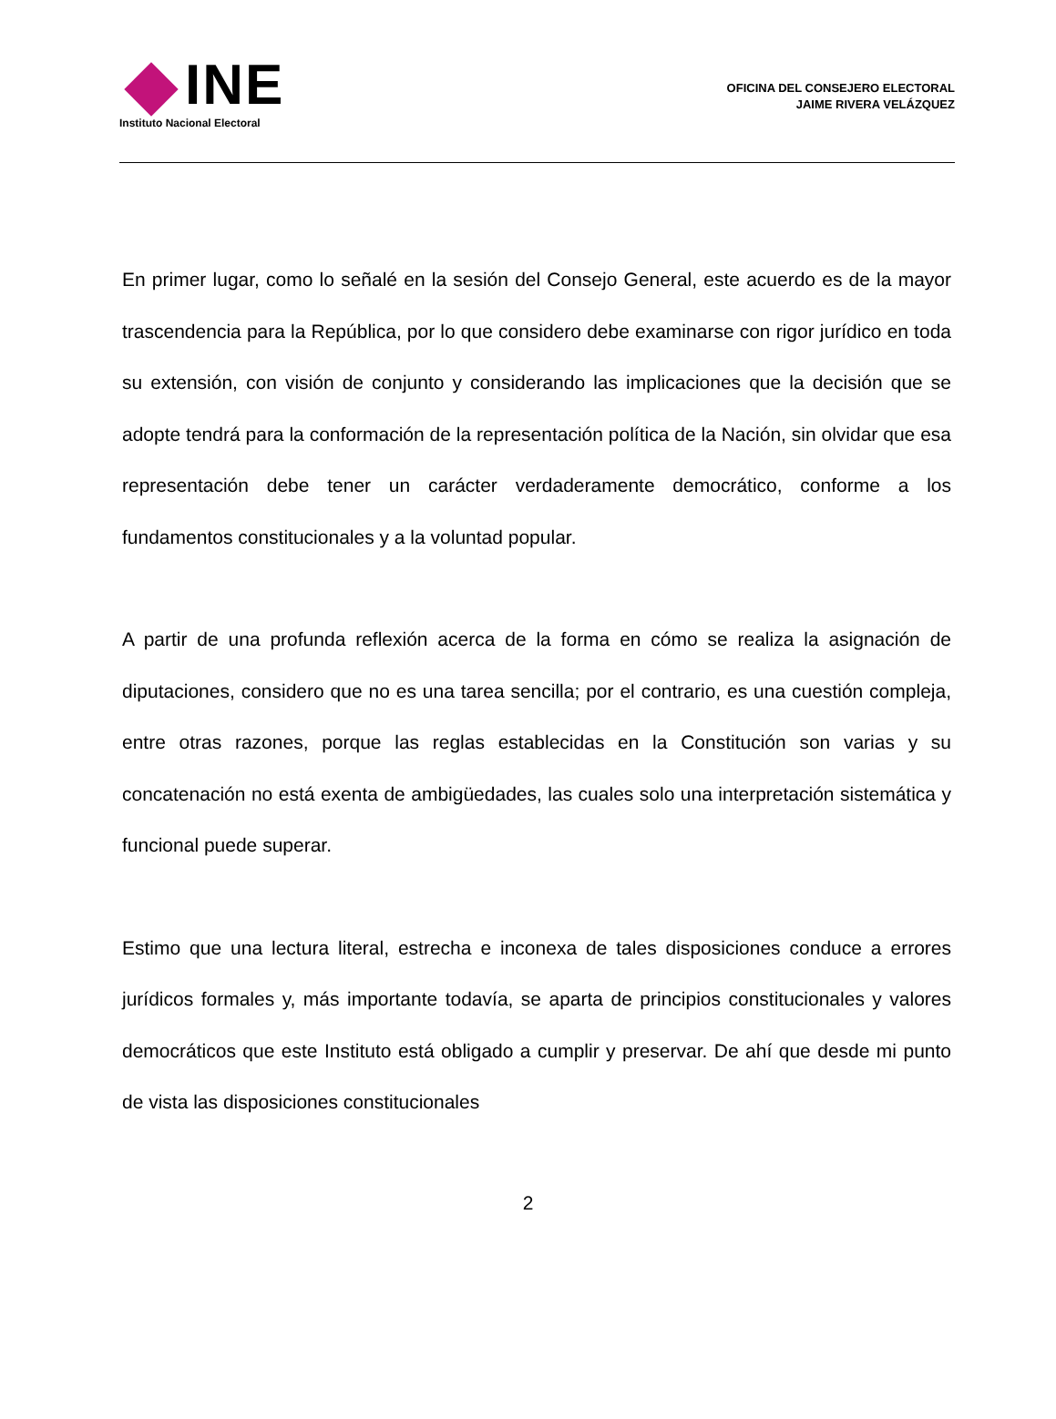INE
Instituto Nacional Electoral
OFICINA DEL CONSEJERO ELECTORAL
JAIME RIVERA VELÁZQUEZ
En primer lugar, como lo señalé en la sesión del Consejo General, este acuerdo es de la mayor trascendencia para la República, por lo que considero debe examinarse con rigor jurídico en toda su extensión, con visión de conjunto y considerando las implicaciones que la decisión que se adopte tendrá para la conformación de la representación política de la Nación, sin olvidar que esa representación debe tener un carácter verdaderamente democrático, conforme a los fundamentos constitucionales y a la voluntad popular.
A partir de una profunda reflexión acerca de la forma en cómo se realiza la asignación de diputaciones, considero que no es una tarea sencilla; por el contrario, es una cuestión compleja, entre otras razones, porque las reglas establecidas en la Constitución son varias y su concatenación no está exenta de ambigüedades, las cuales solo una interpretación sistemática y funcional puede superar.
Estimo que una lectura literal, estrecha e inconexa de tales disposiciones conduce a errores jurídicos formales y, más importante todavía, se aparta de principios constitucionales y valores democráticos que este Instituto está obligado a cumplir y preservar. De ahí que desde mi punto de vista las disposiciones constitucionales
2